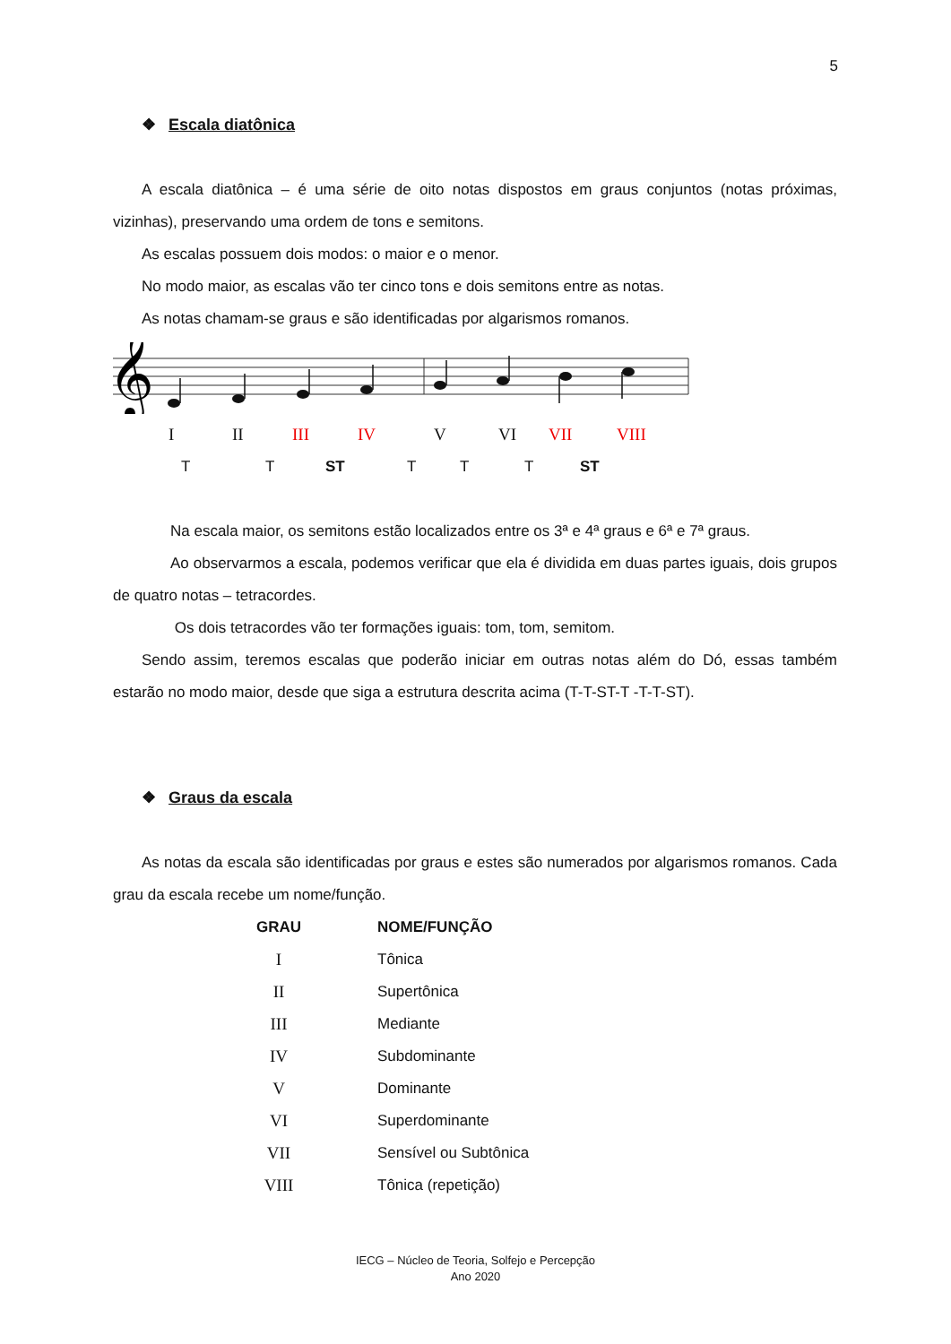5
❖ Escala diatônica
A escala diatônica – é uma série de oito notas dispostos em graus conjuntos (notas próximas, vizinhas), preservando uma ordem de tons e semitons.
As escalas possuem dois modos: o maior e o menor.
No modo maior, as escalas vão ter cinco tons e dois semitons entre as notas.
As notas chamam-se graus e são identificadas por algarismos romanos.
𝄞
I II III IV V VI VII VIII
T T ST T T T ST
Na escala maior, os semitons estão localizados entre os 3ª e 4ª graus e 6ª e 7ª graus.
Ao observarmos a escala, podemos verificar que ela é dividida em duas partes iguais, dois grupos de quatro notas – tetracordes.
Os dois tetracordes vão ter formações iguais: tom, tom, semitom.
Sendo assim, teremos escalas que poderão iniciar em outras notas além do Dó, essas também estarão no modo maior, desde que siga a estrutura descrita acima (T-T-ST-T -T-T-ST).
❖ Graus da escala
As notas da escala são identificadas por graus e estes são numerados por algarismos romanos. Cada grau da escala recebe um nome/função.
| GRAU | NOME/FUNÇÃO |
| --- | --- |
| I | Tônica |
| II | Supertônica |
| III | Mediante |
| IV | Subdominante |
| V | Dominante |
| VI | Superdominante |
| VII | Sensível ou Subtônica |
| VIII | Tônica (repetição) |
IECG – Núcleo de Teoria, Solfejo e Percepção
Ano 2020